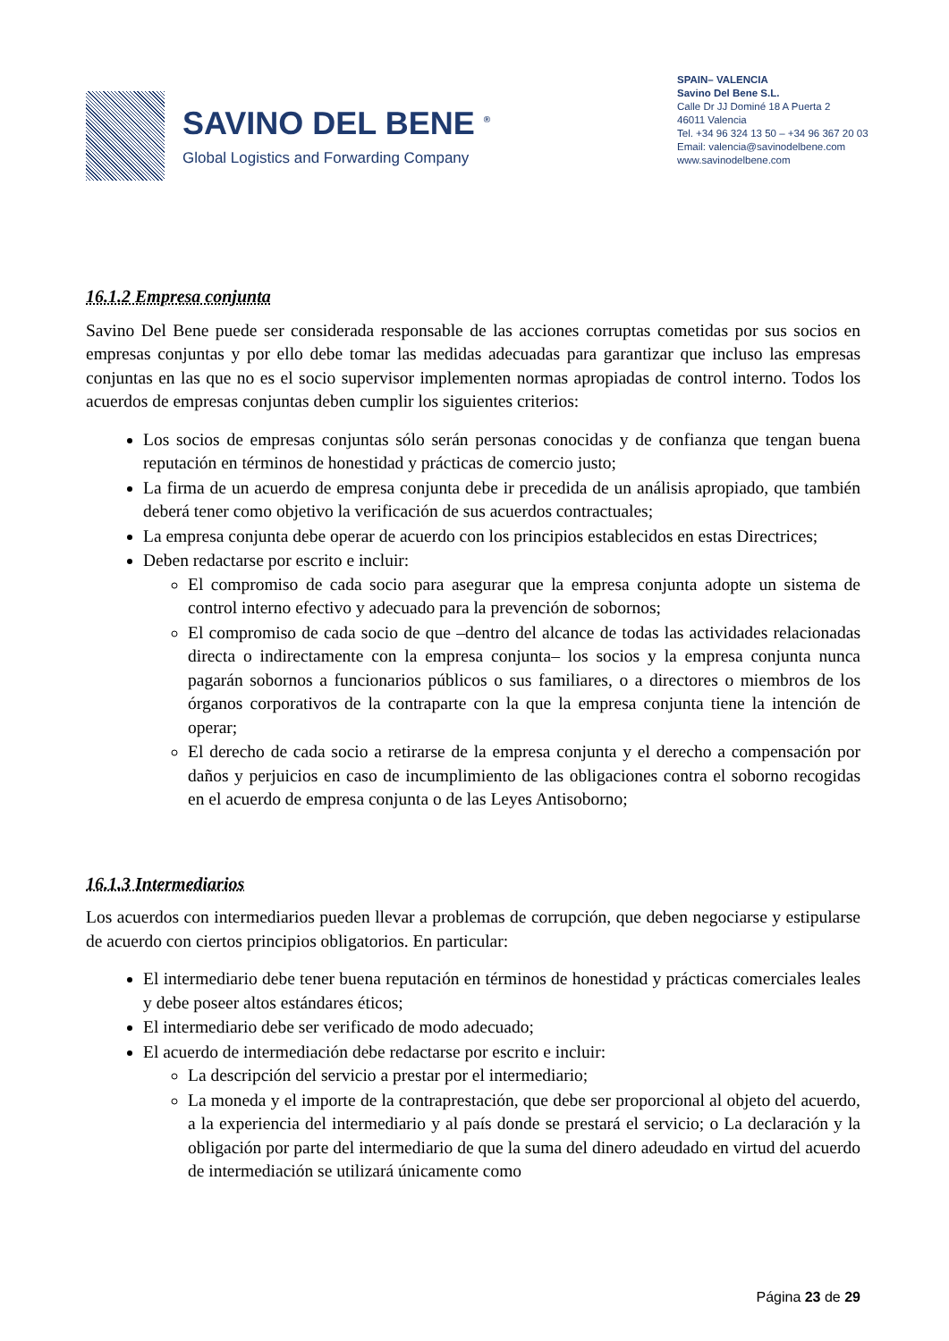SAVINO DEL BENE <sup>®</sup>
Global Logistics and Forwarding Company
SPAIN– VALENCIA
Savino Del Bene S.L.
Calle Dr JJ Dominé 18 A Puerta 2
46011 Valencia
Tel. +34 96 324 13 50 – +34 96 367 20 03
Email: valencia@savinodelbene.com
www.savinodelbene.com
16.1.2 Empresa conjunta
Savino Del Bene puede ser considerada responsable de las acciones corruptas cometidas por sus socios en empresas conjuntas y por ello debe tomar las medidas adecuadas para garantizar que incluso las empresas conjuntas en las que no es el socio supervisor implementen normas apropiadas de control interno. Todos los acuerdos de empresas conjuntas deben cumplir los siguientes criterios:
Los socios de empresas conjuntas sólo serán personas conocidas y de confianza que tengan buena reputación en términos de honestidad y prácticas de comercio justo;
La firma de un acuerdo de empresa conjunta debe ir precedida de un análisis apropiado, que también deberá tener como objetivo la verificación de sus acuerdos contractuales;
La empresa conjunta debe operar de acuerdo con los principios establecidos en estas Directrices;
Deben redactarse por escrito e incluir:
El compromiso de cada socio para asegurar que la empresa conjunta adopte un sistema de control interno efectivo y adecuado para la prevención de sobornos;
El compromiso de cada socio de que –dentro del alcance de todas las actividades relacionadas directa o indirectamente con la empresa conjunta– los socios y la empresa conjunta nunca pagarán sobornos a funcionarios públicos o sus familiares, o a directores o miembros de los órganos corporativos de la contraparte con la que la empresa conjunta tiene la intención de operar;
El derecho de cada socio a retirarse de la empresa conjunta y el derecho a compensación por daños y perjuicios en caso de incumplimiento de las obligaciones contra el soborno recogidas en el acuerdo de empresa conjunta o de las Leyes Antisoborno;
16.1.3 Intermediarios
Los acuerdos con intermediarios pueden llevar a problemas de corrupción, que deben negociarse y estipularse de acuerdo con ciertos principios obligatorios. En particular:
El intermediario debe tener buena reputación en términos de honestidad y prácticas comerciales leales y debe poseer altos estándares éticos;
El intermediario debe ser verificado de modo adecuado;
El acuerdo de intermediación debe redactarse por escrito e incluir:
La descripción del servicio a prestar por el intermediario;
La moneda y el importe de la contraprestación, que debe ser proporcional al objeto del acuerdo, a la experiencia del intermediario y al país donde se prestará el servicio; o La declaración y la obligación por parte del intermediario de que la suma del dinero adeudado en virtud del acuerdo de intermediación se utilizará únicamente como
Página 23 de 29